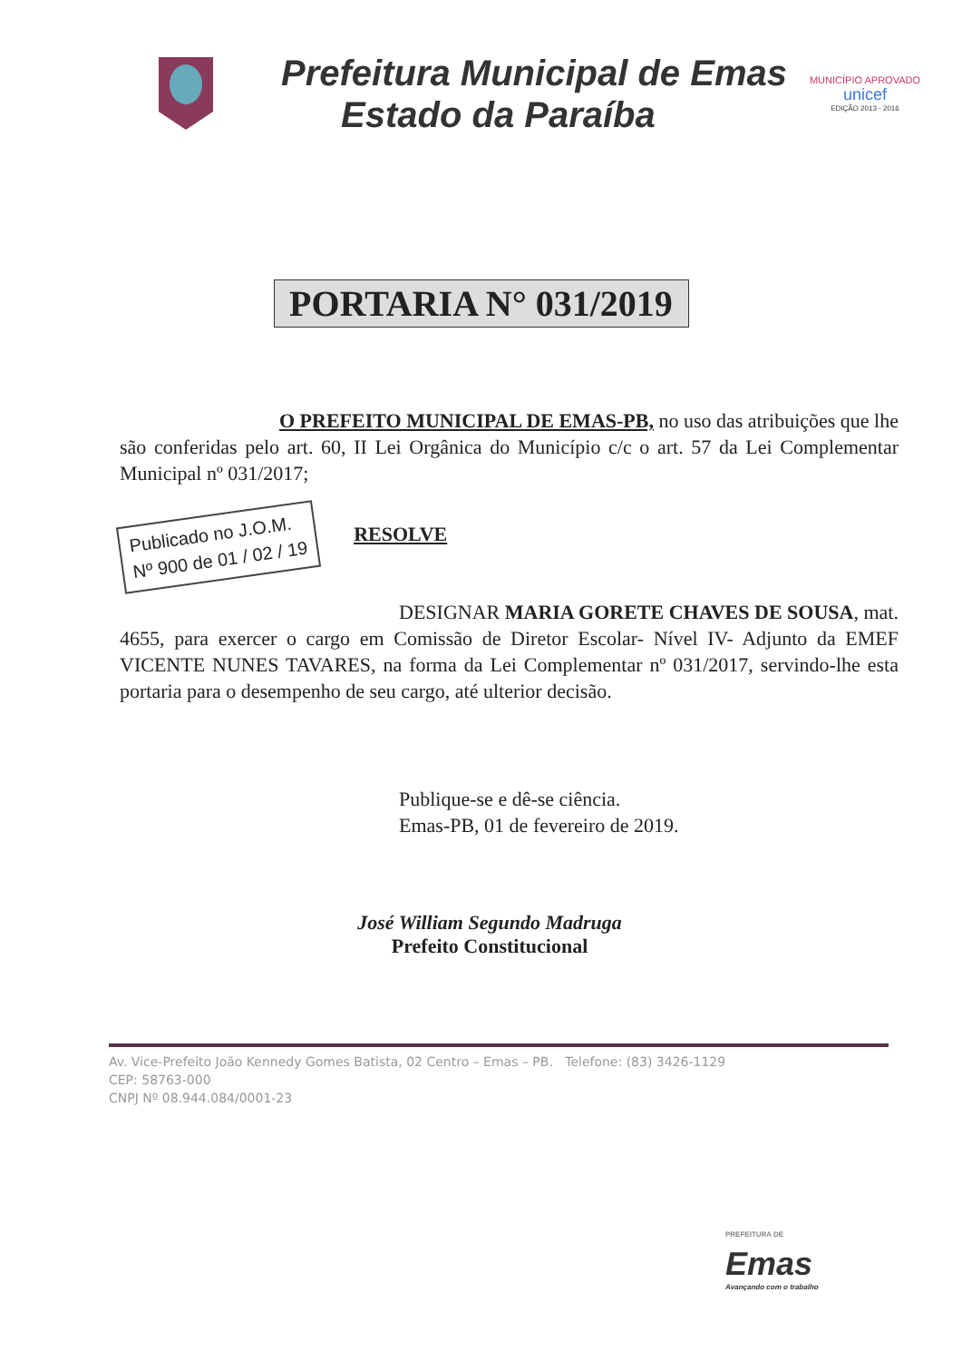Prefeitura Municipal de Emas
Estado da Paraíba
MUNICÍPIO APROVADO
unicef
EDIÇÃO 2013 - 2016
PORTARIA N° 031/2019
O PREFEITO MUNICIPAL DE EMAS-PB, no uso das atribuições que lhe são conferidas pelo art. 60, II Lei Orgânica do Município c/c o art. 57 da Lei Complementar Municipal nº 031/2017;
Publicado no J.O.M.
Nº 900 de 01 / 02 / 19
RESOLVE
DESIGNAR MARIA GORETE CHAVES DE SOUSA, mat. 4655, para exercer o cargo em Comissão de Diretor Escolar- Nível IV- Adjunto da EMEF VICENTE NUNES TAVARES, na forma da Lei Complementar nº 031/2017, servindo-lhe esta portaria para o desempenho de seu cargo, até ulterior decisão.
Publique-se e dê-se ciência.
Emas-PB, 01 de fevereiro de 2019.
José William Segundo Madruga
Prefeito Constitucional
Av. Vice-Prefeito João Kennedy Gomes Batista, 02 Centro – Emas – PB. Telefone: (83) 3426-1129
CEP: 58763-000
CNPJ Nº 08.944.084/0001-23
PREFEITURA DE
Emas
Avançando com o trabalho